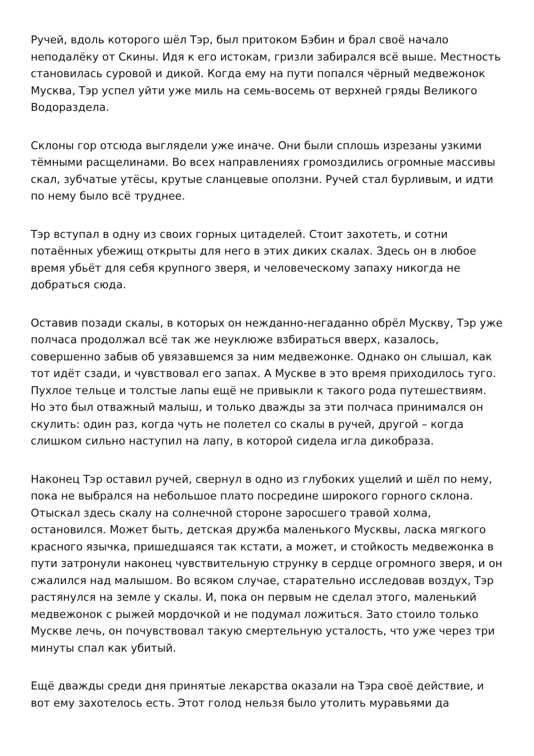Ручей, вдоль которого шёл Тэр, был притоком Бэбин и брал своё начало неподалёку от Скины. Идя к его истокам, гризли забирался всё выше. Местность становилась суровой и дикой. Когда ему на пути попался чёрный медвежонок Муск­ва, Тэр успел уйти уже миль на семь-восемь от верхней гряды Великого Водораздела.
Склоны гор отсюда выглядели уже иначе. Они были сплошь изрезаны узкими тёмными расщелинами. Во всех направлениях громоздились огромные массивы скал, зубчатые утёсы, крутые сланцевые оползни. Ручей стал бурливым, и идти по нему было всё труднее.
Тэр вступал в одну из своих горных цитаделей. Стоит захотеть, и сотни потаённых убежищ открыты для него в этих диких скалах. Здесь он в любое время убьёт для себя крупного зверя, и человеческому запаху никогда не добраться сюда.
Оставив позади скалы, в которых он нежданно-негаданно обрёл Мускву, Тэр уже полчаса продолжал всё так же неуклюже взбираться вверх, казалось, совершенно забыв об увязавшемся за ним медвежонке. Однако он слышал, как тот идёт сзади, и чувствовал его запах. А Мускве в это время приходилось туго. Пухлое тельце и толстые лапы ещё не привыкли к такого рода путешествиям. Но это был отважный малыш, и только дважды за эти полчаса принимался он скулить: один раз, когда чуть не полетел со скалы в ручей, другой – когда слишком сильно наступил на лапу, в которой сидела игла дикобраза.
Наконец Тэр оставил ручей, свернул в одно из глубоких ущелий и шёл по нему, пока не выбрался на небольшое плато посредине широкого горного склона. Отыскал здесь скалу на солнечной стороне заросшего травой холма, остановился. Может быть, детская дружба маленького Мусквы, ласка мягкого красного язычка, пришедшаяся так кстати, а может, и стойкость медвежонка в пути затронули наконец чувствительную струнку в сердце огромного зверя, и он сжалился над малышом. Во всяком случае, старательно исследовав воздух, Тэр растянулся на земле у скалы. И, пока он первым не сделал этого, маленький медвежонок с рыжей мордочкой и не подумал ложиться. Зато стоило только Мускве лечь, он почувствовал такую смертельную усталость, что уже через три минуты спал как убитый.
Ещё дважды среди дня принятые лекарства оказали на Тэра своё действие, и вот ему захотелось есть. Этот голод нельзя было утолить муравьями да